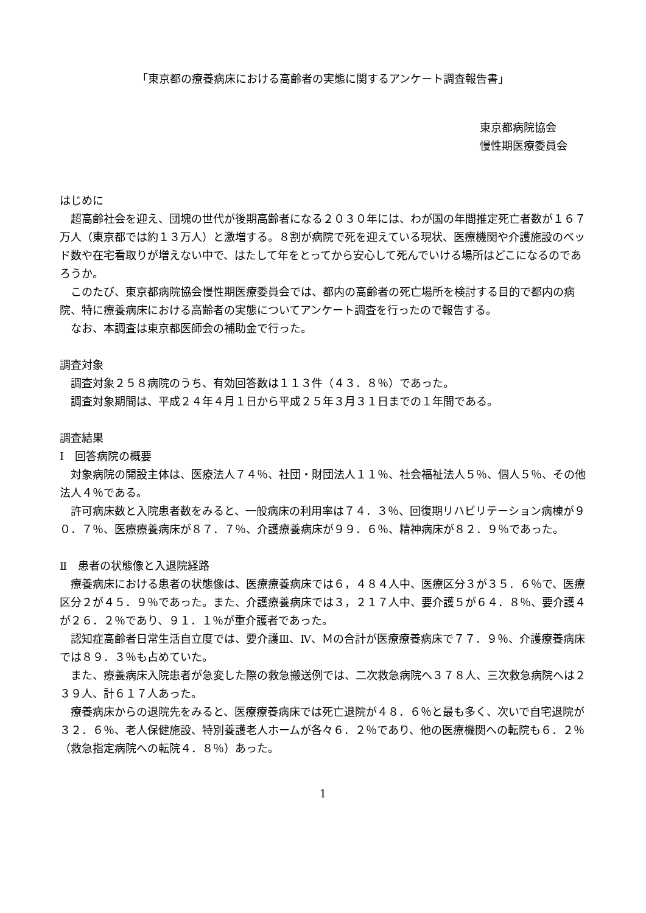「東京都の療養病床における高齢者の実態に関するアンケート調査報告書」
東京都病院協会
慢性期医療委員会
はじめに
超高齢社会を迎え、団塊の世代が後期高齢者になる２０３０年には、わが国の年間推定死亡者数が１６７万人（東京都では約１３万人）と激増する。８割が病院で死を迎えている現状、医療機関や介護施設のベッド数や在宅看取りが増えない中で、はたして年をとってから安心して死んでいける場所はどこになるのであろうか。
このたび、東京都病院協会慢性期医療委員会では、都内の高齢者の死亡場所を検討する目的で都内の病院、特に療養病床における高齢者の実態についてアンケート調査を行ったので報告する。
なお、本調査は東京都医師会の補助金で行った。
調査対象
調査対象２５８病院のうち、有効回答数は１１３件（４３．８％）であった。
調査対象期間は、平成２４年４月１日から平成２５年３月３１日までの１年間である。
調査結果
Ⅰ　回答病院の概要
対象病院の開設主体は、医療法人７４％、社団・財団法人１１％、社会福祉法人５％、個人５％、その他法人４％である。
許可病床数と入院患者数をみると、一般病床の利用率は７４．３％、回復期リハビリテーション病棟が９０．７％、医療療養病床が８７．７％、介護療養病床が９９．６％、精神病床が８２．９％であった。
Ⅱ　患者の状態像と入退院経路
療養病床における患者の状態像は、医療療養病床では６，４８４人中、医療区分３が３５．６％で、医療区分２が４５．９％であった。また、介護療養病床では３，２１７人中、要介護５が６４．８％、要介護４が２６．２％であり、９１．１％が重介護者であった。
認知症高齢者日常生活自立度では、要介護Ⅲ、Ⅳ、Ｍの合計が医療療養病床で７７．９％、介護療養病床では８９．３％も占めていた。
また、療養病床入院患者が急変した際の救急搬送例では、二次救急病院へ３７８人、三次救急病院へは２３９人、計６１７人あった。
療養病床からの退院先をみると、医療療養病床では死亡退院が４８．６％と最も多く、次いで自宅退院が３２．６％、老人保健施設、特別養護老人ホームが各々６．２％であり、他の医療機関への転院も６．２％（救急指定病院への転院４．８％）あった。
1